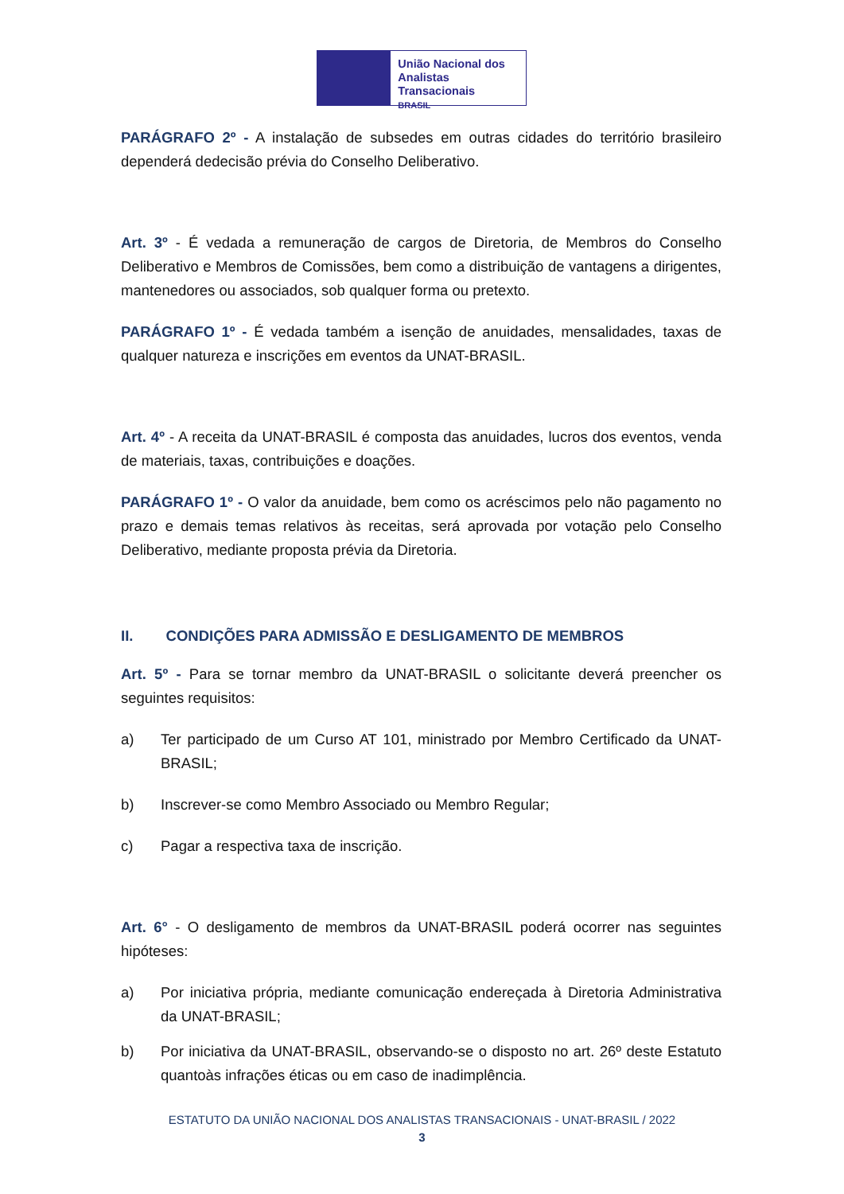União Nacional dos
Analistas Transacionais
BRASIL
PARÁGRAFO 2º - A instalação de subsedes em outras cidades do território brasileiro dependerá dedecisão prévia do Conselho Deliberativo.
Art. 3º - É vedada a remuneração de cargos de Diretoria, de Membros do Conselho Deliberativo e Membros de Comissões, bem como a distribuição de vantagens a dirigentes, mantenedores ou associados, sob qualquer forma ou pretexto.
PARÁGRAFO 1º - É vedada também a isenção de anuidades, mensalidades, taxas de qualquer natureza e inscrições em eventos da UNAT-BRASIL.
Art. 4º - A receita da UNAT-BRASIL é composta das anuidades, lucros dos eventos, venda de materiais, taxas, contribuições e doações.
PARÁGRAFO 1º - O valor da anuidade, bem como os acréscimos pelo não pagamento no prazo e demais temas relativos às receitas, será aprovada por votação pelo Conselho Deliberativo, mediante proposta prévia da Diretoria.
II. CONDIÇÕES PARA ADMISSÃO E DESLIGAMENTO DE MEMBROS
Art. 5º - Para se tornar membro da UNAT-BRASIL o solicitante deverá preencher os seguintes requisitos:
a) Ter participado de um Curso AT 101, ministrado por Membro Certificado da UNAT-BRASIL;
b) Inscrever-se como Membro Associado ou Membro Regular;
c) Pagar a respectiva taxa de inscrição.
Art. 6° - O desligamento de membros da UNAT-BRASIL poderá ocorrer nas seguintes hipóteses:
a) Por iniciativa própria, mediante comunicação endereçada à Diretoria Administrativa da UNAT-BRASIL;
b) Por iniciativa da UNAT-BRASIL, observando-se o disposto no art. 26º deste Estatuto quantoàs infrações éticas ou em caso de inadimplência.
ESTATUTO DA UNIÃO NACIONAL DOS ANALISTAS TRANSACIONAIS - UNAT-BRASIL / 2022
3